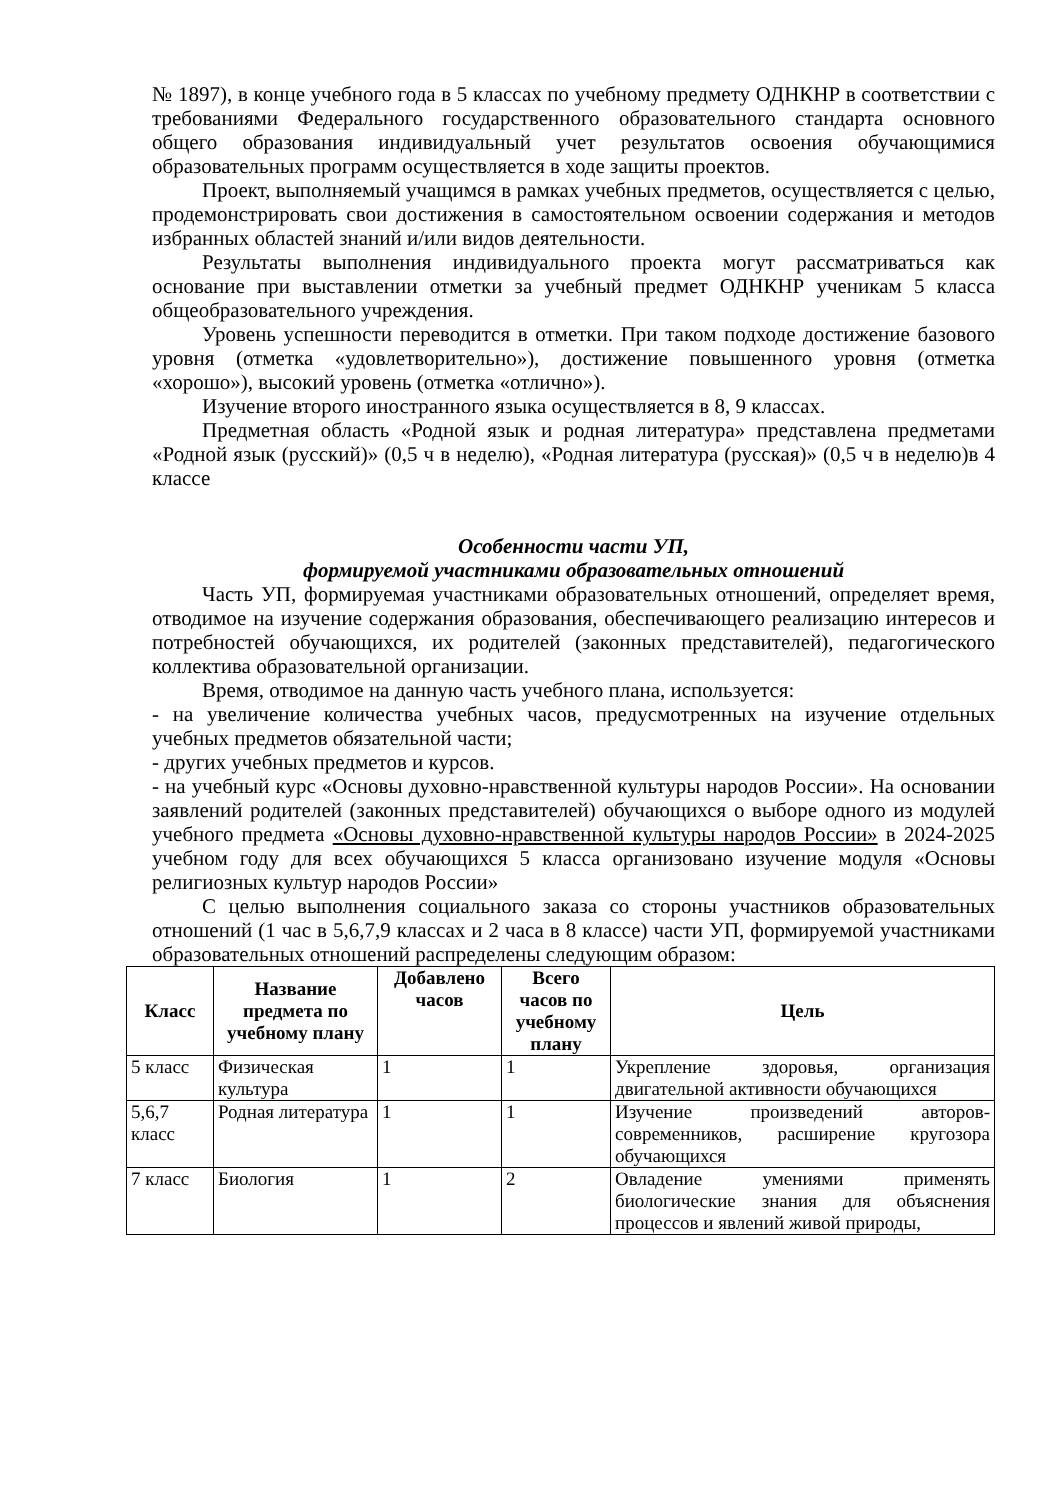№ 1897), в конце учебного года в 5 классах по учебному предмету ОДНКНР в соответствии с требованиями Федерального государственного образовательного стандарта основного общего образования индивидуальный учет результатов освоения обучающимися образовательных программ осуществляется в ходе защиты проектов.
Проект, выполняемый учащимся в рамках учебных предметов, осуществляется с целью, продемонстрировать свои достижения в самостоятельном освоении содержания и методов избранных областей знаний и/или видов деятельности.
Результаты выполнения индивидуального проекта могут рассматриваться как основание при выставлении отметки за учебный предмет ОДНКНР ученикам 5 класса общеобразовательного учреждения.
Уровень успешности переводится в отметки. При таком подходе достижение базового уровня (отметка «удовлетворительно»), достижение повышенного уровня (отметка «хорошо»), высокий уровень (отметка «отлично»).
Изучение второго иностранного языка осуществляется в 8, 9 классах.
Предметная область «Родной язык и родная литература» представлена предметами «Родной язык (русский)» (0,5 ч в неделю), «Родная литература (русская)» (0,5 ч в неделю)в 4 классе
Особенности части УП,
формируемой участниками образовательных отношений
Часть УП, формируемая участниками образовательных отношений, определяет время, отводимое на изучение содержания образования, обеспечивающего реализацию интересов и потребностей обучающихся, их родителей (законных представителей), педагогического коллектива образовательной организации.
Время, отводимое на данную часть учебного плана, используется:
- на увеличение количества учебных часов, предусмотренных на изучение отдельных учебных предметов обязательной части;
- других учебных предметов и курсов.
- на учебный курс «Основы духовно-нравственной культуры народов России». На основании заявлений родителей (законных представителей) обучающихся о выборе одного из модулей учебного предмета «Основы духовно-нравственной культуры народов России» в 2024-2025 учебном году для всех обучающихся 5 класса организовано изучение модуля «Основы религиозных культур народов России»
С целью выполнения социального заказа со стороны участников образовательных отношений (1 час в 5,6,7,9 классах и 2 часа в 8 классе) части УП, формируемой участниками образовательных отношений распределены следующим образом:
| Класс | Название предмета по учебному плану | Добавлено часов | Всего часов по учебному плану | Цель |
| --- | --- | --- | --- | --- |
| 5 класс | Физическая культура | 1 | 1 | Укрепление здоровья, организация двигательной активности обучающихся |
| 5,6,7 класс | Родная литература | 1 | 1 | Изучение произведений авторов-современников, расширение кругозора обучающихся |
| 7 класс | Биология | 1 | 2 | Овладение умениями применять биологические знания для объяснения процессов и явлений живой природы, |